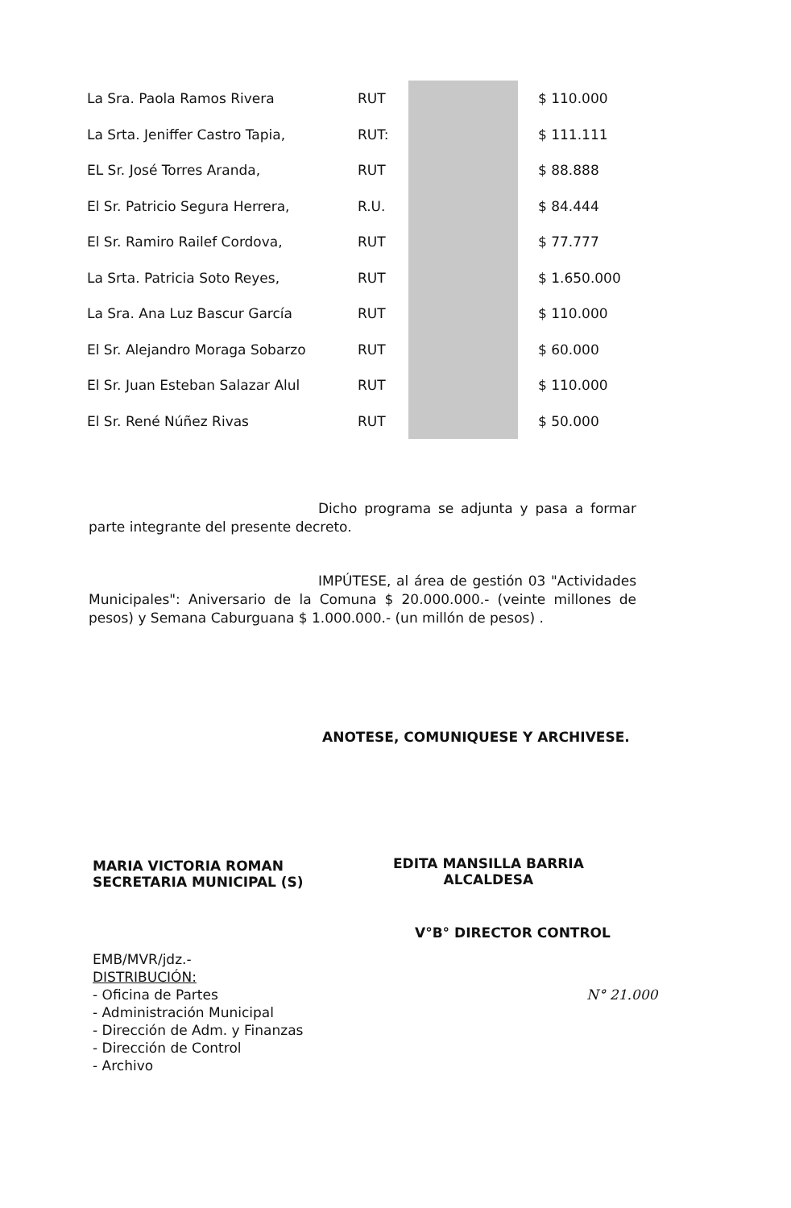| La Sra. Paola Ramos Rivera | RUT | | $ 110.000 |
| La Srta. Jeniffer Castro Tapia, | RUT: | | $ 111.111 |
| EL Sr. José Torres Aranda, | RUT | | $ 88.888 |
| El Sr. Patricio Segura Herrera, | R.U. | | $ 84.444 |
| El Sr. Ramiro Railef Cordova, | RUT | | $ 77.777 |
| La Srta. Patricia Soto Reyes, | RUT | | $ 1.650.000 |
| La Sra. Ana Luz Bascur García | RUT | | $ 110.000 |
| El Sr. Alejandro Moraga Sobarzo | RUT | | $ 60.000 |
| El Sr. Juan Esteban Salazar Alul | RUT | | $ 110.000 |
| El Sr. René Núñez Rivas | RUT | | $ 50.000 |
Dicho programa se adjunta y pasa a formar parte integrante del presente decreto.
IMPÚTESE, al área de gestión 03 "Actividades Municipales": Aniversario de la Comuna $ 20.000.000.- (veinte millones de pesos) y Semana Caburguana $ 1.000.000.- (un millón de pesos) .
ANOTESE, COMUNIQUESE Y ARCHIVESE.
MARIA VICTORIA ROMAN
SECRETARIA MUNICIPAL (S)
EDITA MANSILLA BARRIA
ALCALDESA
V°B° DIRECTOR CONTROL
EMB/MVR/jdz.-
DISTRIBUCIÓN:
- Oficina de Partes
- Administración Municipal
- Dirección de Adm. y Finanzas
- Dirección de Control
- Archivo
N° 21.000